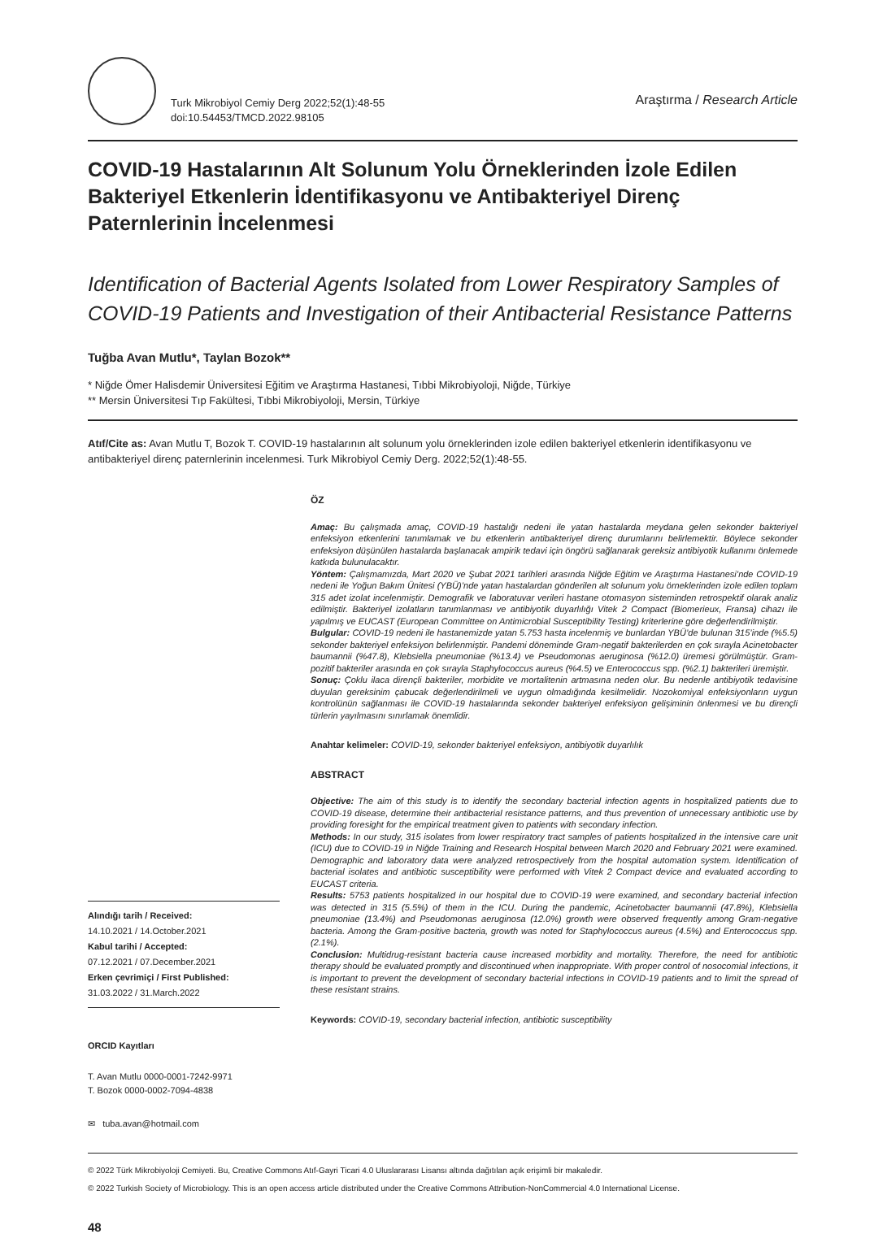Turk Mikrobiyol Cemiy Derg 2022;52(1):48-55
doi:10.54453/TMCD.2022.98105
Araştırma / Research Article
COVID-19 Hastalarının Alt Solunum Yolu Örneklerinden İzole Edilen Bakteriyel Etkenlerin İdentifikasyonu ve Antibakteriyel Direnç Paternlerinin İncelenmesi
Identification of Bacterial Agents Isolated from Lower Respiratory Samples of COVID-19 Patients and Investigation of their Antibacterial Resistance Patterns
Tuğba Avan Mutlu*, Taylan Bozok**
* Niğde Ömer Halisdemir Üniversitesi Eğitim ve Araştırma Hastanesi, Tıbbi Mikrobiyoloji, Niğde, Türkiye
** Mersin Üniversitesi Tıp Fakültesi, Tıbbi Mikrobiyoloji, Mersin, Türkiye
Atıf/Cite as: Avan Mutlu T, Bozok T. COVID-19 hastalarının alt solunum yolu örneklerinden izole edilen bakteriyel etkenlerin identifikasyonu ve antibakteriyel direnç paternlerinin incelenmesi. Turk Mikrobiyol Cemiy Derg. 2022;52(1):48-55.
Alındığı tarih / Received:
14.10.2021 / 14.October.2021
Kabul tarihi / Accepted:
07.12.2021 / 07.December.2021
Erken çevrimiçi / First Published:
31.03.2022 / 31.March.2022
ORCID Kayıtları
T. Avan Mutlu 0000-0001-7242-9971
T. Bozok 0000-0002-7094-4838
✉ tuba.avan@hotmail.com
ÖZ
Amaç: Bu çalışmada amaç, COVID-19 hastalığı nedeni ile yatan hastalarda meydana gelen sekonder bakteriyel enfeksiyon etkenlerini tanımlamak ve bu etkenlerin antibakteriyel direnç durumlarını belirlemektir. Böylece sekonder enfeksiyon düşünülen hastalarda başlanacak ampirik tedavi için öngörü sağlanarak gereksiz antibiyotik kullanımı önlemede katkıda bulunulacaktır.
Yöntem: Çalışmamızda, Mart 2020 ve Şubat 2021 tarihleri arasında Niğde Eğitim ve Araştırma Hastanesi’nde COVID-19 nedeni ile Yoğun Bakım Ünitesi (YBÜ)’nde yatan hastalardan gönderilen alt solunum yolu örneklerinden izole edilen toplam 315 adet izolat incelenmiştir. Demografik ve laboratuvar verileri hastane otomasyon sisteminden retrospektif olarak analiz edilmiştir. Bakteriyel izolatların tanımlanması ve antibiyotik duyarlılığı Vitek 2 Compact (Biomerieux, Fransa) cihazı ile yapılmış ve EUCAST (European Committee on Antimicrobial Susceptibility Testing) kriterlerine göre değerlendirilmiştir.
Bulgular: COVID-19 nedeni ile hastanemizde yatan 5.753 hasta incelenmiş ve bunlardan YBÜ’de bulunan 315’inde (%5.5) sekonder bakteriyel enfeksiyon belirlenmiştir. Pandemi döneminde Gram-negatif bakterilerden en çok sırayla Acinetobacter baumannii (%47.8), Klebsiella pneumoniae (%13.4) ve Pseudomonas aeruginosa (%12.0) üremesi görülmüştür. Gram-pozitif bakteriler arasında en çok sırayla Staphylococcus aureus (%4.5) ve Enterococcus spp. (%2.1) bakterileri üremiştir.
Sonuç: Çoklu ilaca dirençli bakteriler, morbidite ve mortalitenin artmasına neden olur. Bu nedenle antibiyotik tedavisine duyulan gereksinim çabucak değerlendirilmeli ve uygun olmadığında kesilmelidir. Nozokomiyal enfeksiyonların uygun kontrolünün sağlanması ile COVID-19 hastalarında sekonder bakteriyel enfeksiyon gelişiminin önlenmesi ve bu dirençli türlerin yayılmasını sınırlamak önemlidir.
Anahtar kelimeler: COVID-19, sekonder bakteriyel enfeksiyon, antibiyotik duyarlılık
ABSTRACT
Objective: The aim of this study is to identify the secondary bacterial infection agents in hospitalized patients due to COVID-19 disease, determine their antibacterial resistance patterns, and thus prevention of unnecessary antibiotic use by providing foresight for the empirical treatment given to patients with secondary infection.
Methods: In our study, 315 isolates from lower respiratory tract samples of patients hospitalized in the intensive care unit (ICU) due to COVID-19 in Niğde Training and Research Hospital between March 2020 and February 2021 were examined. Demographic and laboratory data were analyzed retrospectively from the hospital automation system. Identification of bacterial isolates and antibiotic susceptibility were performed with Vitek 2 Compact device and evaluated according to EUCAST criteria.
Results: 5753 patients hospitalized in our hospital due to COVID-19 were examined, and secondary bacterial infection was detected in 315 (5.5%) of them in the ICU. During the pandemic, Acinetobacter baumannii (47.8%), Klebsiella pneumoniae (13.4%) and Pseudomonas aeruginosa (12.0%) growth were observed frequently among Gram-negative bacteria. Among the Gram-positive bacteria, growth was noted for Staphylococcus aureus (4.5%) and Enterococcus spp. (2.1%).
Conclusion: Multidrug-resistant bacteria cause increased morbidity and mortality. Therefore, the need for antibiotic therapy should be evaluated promptly and discontinued when inappropriate. With proper control of nosocomial infections, it is important to prevent the development of secondary bacterial infections in COVID-19 patients and to limit the spread of these resistant strains.
Keywords: COVID-19, secondary bacterial infection, antibiotic susceptibility
© 2022 Türk Mikrobiyoloji Cemiyeti. Bu, Creative Commons Atıf-Gayri Ticari 4.0 Uluslararası Lisansı altında dağıtılan açık erişimli bir makaledir.
© 2022 Turkish Society of Microbiology. This is an open access article distributed under the Creative Commons Attribution-NonCommercial 4.0 International License.
48